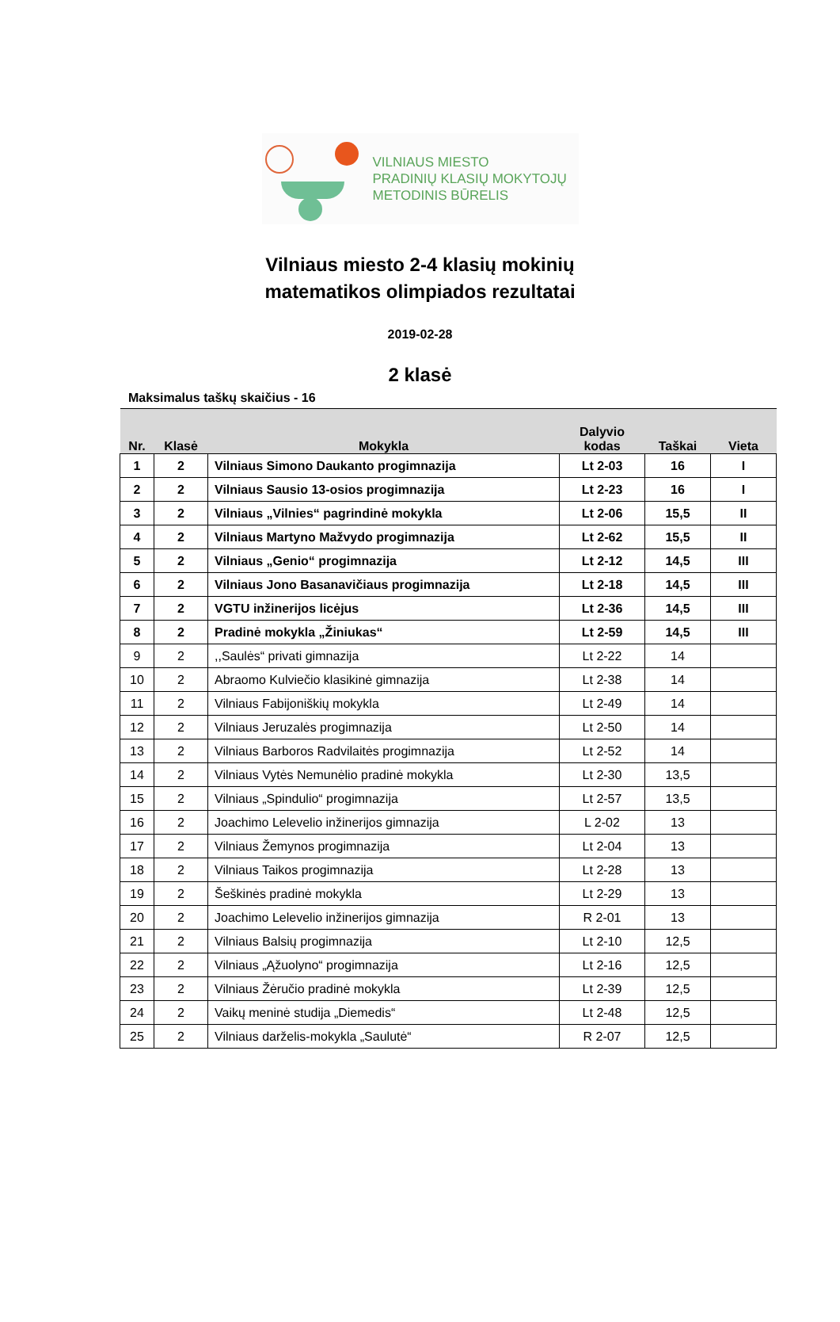VILNIAUS MIESTO
PRADINIŲ KLASIŲ MOKYTOJŲ
METODINIS BŪRELIS
Vilniaus miesto 2-4 klasių mokinių
matematikos olimpiados rezultatai
2019-02-28
2 klasė
Maksimalus taškų skaičius - 16
| Nr. | Klasė | Mokykla | Dalyvio kodas | Taškai | Vieta |
| --- | --- | --- | --- | --- | --- |
| 1 | 2 | Vilniaus Simono Daukanto progimnazija | Lt 2-03 | 16 | I |
| 2 | 2 | Vilniaus Sausio 13-osios progimnazija | Lt 2-23 | 16 | I |
| 3 | 2 | Vilniaus „Vilnies“ pagrindinė mokykla | Lt 2-06 | 15,5 | II |
| 4 | 2 | Vilniaus Martyno Mažvydo progimnazija | Lt 2-62 | 15,5 | II |
| 5 | 2 | Vilniaus „Genio“ progimnazija | Lt 2-12 | 14,5 | III |
| 6 | 2 | Vilniaus Jono Basanavičiaus progimnazija | Lt 2-18 | 14,5 | III |
| 7 | 2 | VGTU inžinerijos licėjus | Lt 2-36 | 14,5 | III |
| 8 | 2 | Pradinė mokykla „Žiniukas“ | Lt 2-59 | 14,5 | III |
| 9 | 2 | ,,Saulės“ privati gimnazija | Lt 2-22 | 14 | |
| 10 | 2 | Abraomo Kulviečio klasikinė gimnazija | Lt 2-38 | 14 | |
| 11 | 2 | Vilniaus Fabijoniškių mokykla | Lt 2-49 | 14 | |
| 12 | 2 | Vilniaus Jeruzalės progimnazija | Lt 2-50 | 14 | |
| 13 | 2 | Vilniaus Barboros Radvilaitės progimnazija | Lt 2-52 | 14 | |
| 14 | 2 | Vilniaus Vytės Nemunėlio pradinė mokykla | Lt 2-30 | 13,5 | |
| 15 | 2 | Vilniaus „Spindulio“ progimnazija | Lt 2-57 | 13,5 | |
| 16 | 2 | Joachimo Lelevelio inžinerijos gimnazija | L 2-02 | 13 | |
| 17 | 2 | Vilniaus Žemynos progimnazija | Lt 2-04 | 13 | |
| 18 | 2 | Vilniaus Taikos progimnazija | Lt 2-28 | 13 | |
| 19 | 2 | Šeškinės pradinė mokykla | Lt 2-29 | 13 | |
| 20 | 2 | Joachimo Lelevelio inžinerijos gimnazija | R 2-01 | 13 | |
| 21 | 2 | Vilniaus Balsių progimnazija | Lt 2-10 | 12,5 | |
| 22 | 2 | Vilniaus „Ąžuolyno“ progimnazija | Lt 2-16 | 12,5 | |
| 23 | 2 | Vilniaus Žėručio pradinė mokykla | Lt 2-39 | 12,5 | |
| 24 | 2 | Vaikų meninė studija „Diemedis“ | Lt 2-48 | 12,5 | |
| 25 | 2 | Vilniaus darželis-mokykla „Saulutė“ | R 2-07 | 12,5 | |